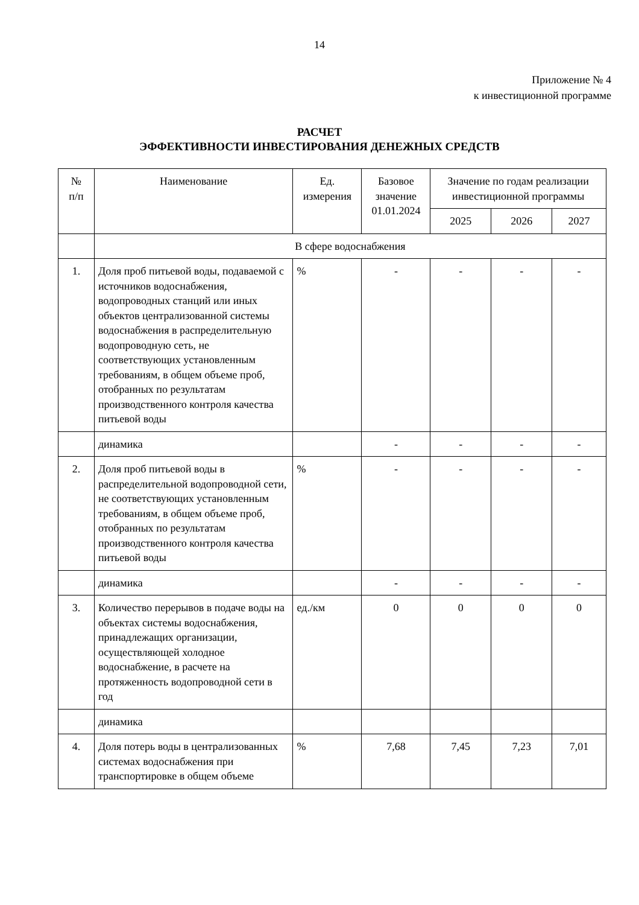14
Приложение № 4
к инвестиционной программе
РАСЧЕТ
ЭФФЕКТИВНОСТИ ИНВЕСТИРОВАНИЯ ДЕНЕЖНЫХ СРЕДСТВ
| № п/п | Наименование | Ед. измерения | Базовое значение 01.01.2024 | Значение по годам реализации инвестиционной программы | | |
| --- | --- | --- | --- | --- | --- | --- |
| | | | | 2025 | 2026 | 2027 |
| | В сфере водоснабжения | | | | | |
| 1. | Доля проб питьевой воды, подаваемой с источников водоснабжения, водопроводных станций или иных объектов централизованной системы водоснабжения в распределительную водопроводную сеть, не соответствующих установленным требованиям, в общем объеме проб, отобранных по результатам производственного контроля качества питьевой воды | % | - | - | - | - |
| | динамика | | - | - | - | - |
| 2. | Доля проб питьевой воды в распределительной водопроводной сети, не соответствующих установленным требованиям, в общем объеме проб, отобранных по результатам производственного контроля качества питьевой воды | % | - | - | - | - |
| | динамика | | - | - | - | - |
| 3. | Количество перерывов в подаче воды на объектах системы водоснабжения, принадлежащих организации, осуществляющей холодное водоснабжение, в расчете на протяженность водопроводной сети в год | ед./км | 0 | 0 | 0 | 0 |
| | динамика | | | | | |
| 4. | Доля потерь воды в централизованных системах водоснабжения при транспортировке в общем объеме | % | 7,68 | 7,45 | 7,23 | 7,01 |